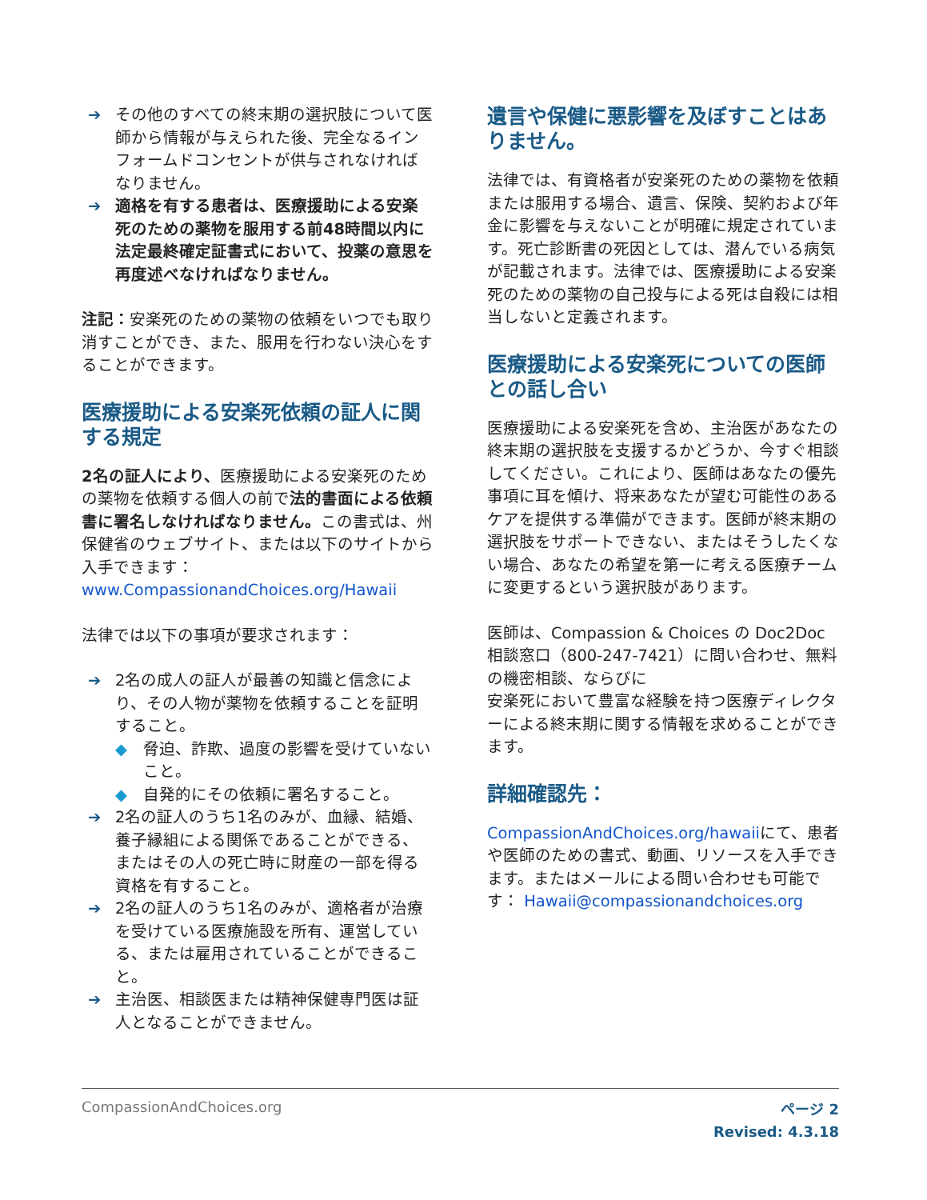➔ その他のすべての終末期の選択肢について医師から情報が与えられた後、完全なるインフォームドコンセントが供与されなければなりません。
➔ 適格を有する患者は、医療援助による安楽死のための薬物を服用する前48時間以内に法定最終確定証書式において、投薬の意思を再度述べなければなりません。
注記：安楽死のための薬物の依頼をいつでも取り消すことができ、また、服用を行わない決心をすることができます。
医療援助による安楽死依頼の証人に関する規定
2名の証人により、医療援助による安楽死のための薬物を依頼する個人の前で法的書面による依頼書に署名しなければなりません。この書式は、州保健省のウェブサイト、または以下のサイトから入手できます：www.CompassionandChoices.org/Hawaii
法律では以下の事項が要求されます：
➔ 2名の成人の証人が最善の知識と信念により、その人物が薬物を依頼することを証明すること。
◆ 脅迫、詐欺、過度の影響を受けていないこと。
◆ 自発的にその依頼に署名すること。
➔ 2名の証人のうち1名のみが、血縁、結婚、養子縁組による関係であることができる、またはその人の死亡時に財産の一部を得る資格を有すること。
➔ 2名の証人のうち1名のみが、適格者が治療を受けている医療施設を所有、運営している、または雇用されていることができること。
➔ 主治医、相談医または精神保健専門医は証人となることができません。
遺言や保健に悪影響を及ぼすことはありません。
法律では、有資格者が安楽死のための薬物を依頼または服用する場合、遺言、保険、契約および年金に影響を与えないことが明確に規定されています。死亡診断書の死因としては、潜んでいる病気が記載されます。法律では、医療援助による安楽死のための薬物の自己投与による死は自殺には相当しないと定義されます。
医療援助による安楽死についての医師との話し合い
医療援助による安楽死を含め、主治医があなたの終末期の選択肢を支援するかどうか、今すぐ相談してください。これにより、医師はあなたの優先事項に耳を傾け、将来あなたが望む可能性のあるケアを提供する準備ができます。医師が終末期の選択肢をサポートできない、またはそうしたくない場合、あなたの希望を第一に考える医療チームに変更するという選択肢があります。
医師は、Compassion & Choices の Doc2Doc 相談窓口（800-247-7421）に問い合わせ、無料の機密相談、ならびに
安楽死において豊富な経験を持つ医療ディレクターによる終末期に関する情報を求めることができます。
詳細確認先：
CompassionAndChoices.org/hawaiiにて、患者や医師のための書式、動画、リソースを入手できます。またはメールによる問い合わせも可能です： Hawaii@compassionandchoices.org
CompassionAndChoices.org
ページ 2
Revised: 4.3.18